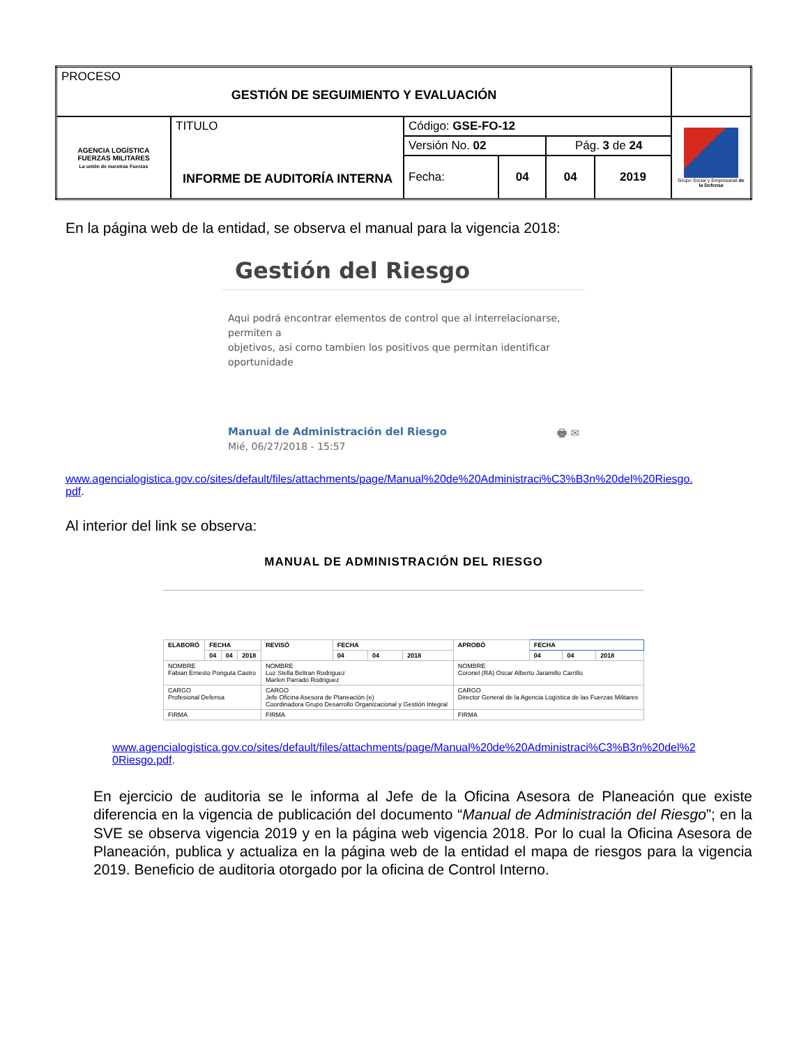| PROCESO GESTIÓN DE SEGUIMIENTO Y EVALUACIÓN | | | | | | |
| AGENCIA LOGÍSTICA FUERZAS MILITARES La unión de nuestras Fuerzas | TITULO INFORME DE AUDITORÍA INTERNA | Código: GSE-FO-12 | | | | Grupo Social y Empresarial de la Defensa |
| | | Versión No. 02 | | Pág. 3 de 24 | | |
| | | Fecha: | 04 | 04 | 2019 | |
En la página web de la entidad, se observa el manual para la vigencia 2018:
Gestión del Riesgo
Aqui podrá encontrar elementos de control que al interrelacionarse, permiten a
objetivos, asi como tambien los positivos que permitan identificar oportunidade
Manual de Administración del Riesgo 🖶 ✉
Mié, 06/27/2018 - 15:57
www.agencialogistica.gov.co/sites/default/files/attachments/page/Manual%20de%20Administraci%C3%B3n%20del%20Riesgo.
pdf.
Al interior del link se observa:
MANUAL DE ADMINISTRACIÓN DEL RIESGO
| ELABORÓ | FECHA | | | REVISÓ | FECHA | | | APROBÓ | FECHA | | |
| --- | --- | --- | --- | --- | --- | --- | --- | --- | --- | --- | --- |
| | 04 | 04 | 2018 | | 04 | 04 | 2018 | | 04 | 04 | 2018 |
| NOMBRE Fabian Ernesto Ponguta Castro | | | | NOMBRE Luz Stella Beltran Rodriguez Marlen Parrado Rodriguez | | | | NOMBRE Coronel (RA) Oscar Alberto Jaramillo Carrillo | | | |
| CARGO Profesional Defensa | | | | CARGO Jefe Oficina Asesora de Planeación (e) Coordinadora Grupo Desarrollo Organizacional y Gestión Integral | | | | CARGO Director General de la Agencia Logística de las Fuerzas Militares | | | |
| FIRMA | | | | FIRMA | | | | FIRMA | | | |
www.agencialogistica.gov.co/sites/default/files/attachments/page/Manual%20de%20Administraci%C3%B3n%20del%2
0Riesgo.pdf.
En ejercicio de auditoria se le informa al Jefe de la Oficina Asesora de Planeación que existe diferencia en la vigencia de publicación del documento “Manual de Administración del Riesgo”; en la SVE se observa vigencia 2019 y en la página web vigencia 2018. Por lo cual la Oficina Asesora de Planeación, publica y actualiza en la página web de la entidad el mapa de riesgos para la vigencia 2019. Beneficio de auditoria otorgado por la oficina de Control Interno.